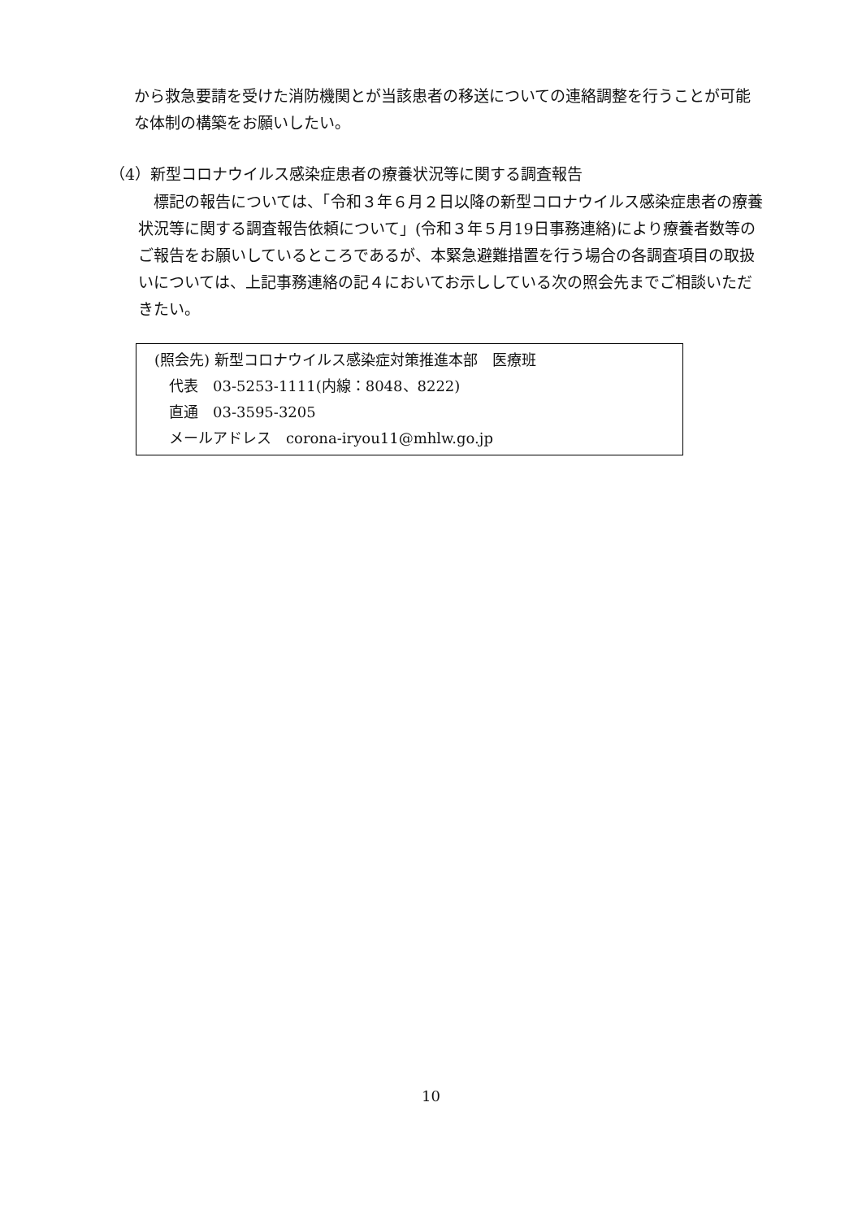から救急要請を受けた消防機関とが当該患者の移送についての連絡調整を行うことが可能な体制の構築をお願いしたい。
（4）新型コロナウイルス感染症患者の療養状況等に関する調査報告
　標記の報告については、「令和３年６月２日以降の新型コロナウイルス感染症患者の療養状況等に関する調査報告依頼について」(令和３年５月19日事務連絡)により療養者数等のご報告をお願いしているところであるが、本緊急避難措置を行う場合の各調査項目の取扱いについては、上記事務連絡の記４においてお示ししている次の照会先までご相談いただきたい。
(照会先) 新型コロナウイルス感染症対策推進本部　医療班
　代表　03-5253-1111(内線：8048、8222)
　直通　03-3595-3205
　メールアドレス　corona-iryou11@mhlw.go.jp
10